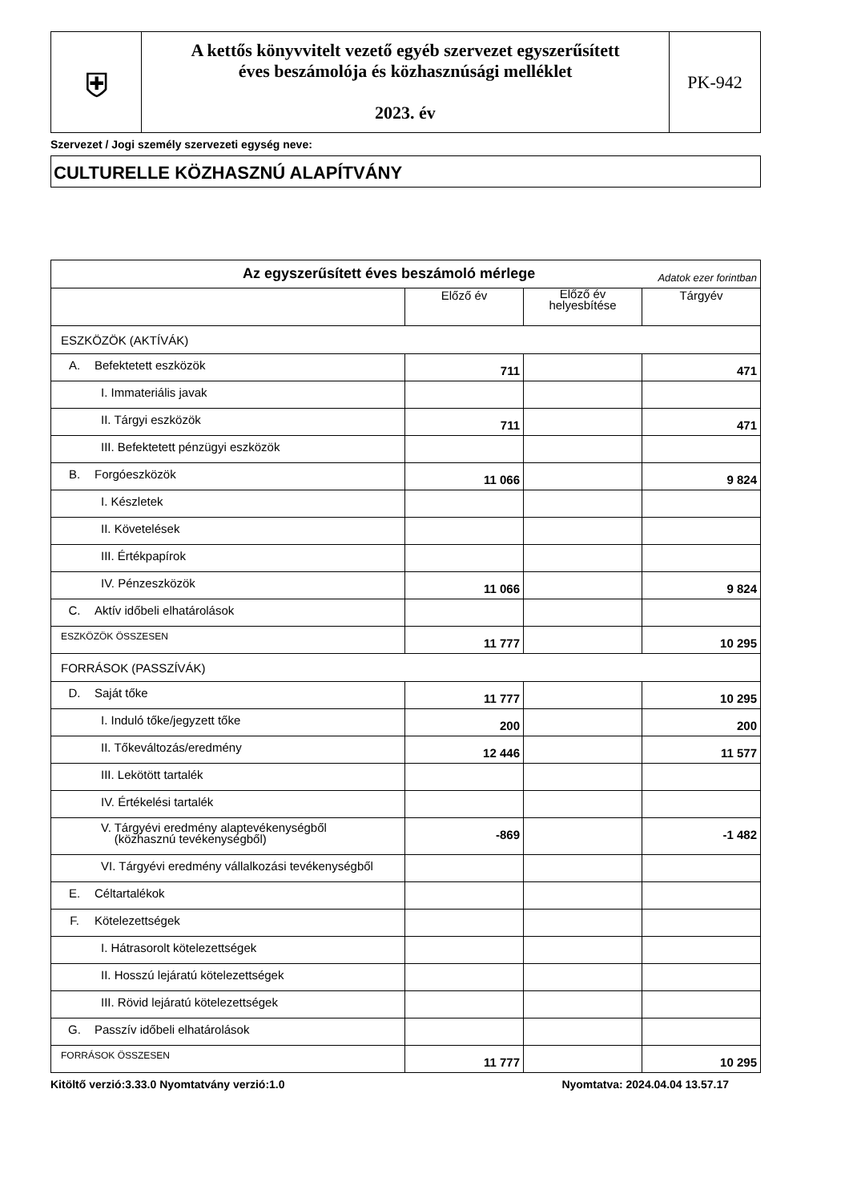| ⛨ | A kettős könyvvitelt vezető egyéb szervezet egyszerűsített éves beszámolója és közhasznúsági melléklet 2023. év | PK-942 |
Szervezet / Jogi személy szervezeti egység neve:
CULTURELLE KÖZHASZNÚ ALAPÍTVÁNY
| Az egyszerűsített éves beszámoló mérlege Adatok ezer forintban | | | |
| | Előző év | Előző év helyesbítése | Tárgyév |
| ESZKÖZÖK (AKTÍVÁK) | | | |
| A. Befektetett eszközök | 711 | | 471 |
| I. Immateriális javak | | | |
| II. Tárgyi eszközök | 711 | | 471 |
| III. Befektetett pénzügyi eszközök | | | |
| B. Forgóeszközök | 11 066 | | 9 824 |
| I. Készletek | | | |
| II. Követelések | | | |
| III. Értékpapírok | | | |
| IV. Pénzeszközök | 11 066 | | 9 824 |
| C. Aktív időbeli elhatárolások | | | |
| ESZKÖZÖK ÖSSZESEN | 11 777 | | 10 295 |
| FORRÁSOK (PASSZÍVÁK) | | | |
| D. Saját tőke | 11 777 | | 10 295 |
| I. Induló tőke/jegyzett tőke | 200 | | 200 |
| II. Tőkeváltozás/eredmény | 12 446 | | 11 577 |
| III. Lekötött tartalék | | | |
| IV. Értékelési tartalék | | | |
| V. Tárgyévi eredmény alaptevékenységből (közhasznú tevékenységből) | -869 | | -1 482 |
| VI. Tárgyévi eredmény vállalkozási tevékenységből | | | |
| E. Céltartalékok | | | |
| F. Kötelezettségek | | | |
| I. Hátrasorolt kötelezettségek | | | |
| II. Hosszú lejáratú kötelezettségek | | | |
| III. Rövid lejáratú kötelezettségek | | | |
| G. Passzív időbeli elhatárolások | | | |
| FORRÁSOK ÖSSZESEN | 11 777 | | 10 295 |
Kitöltő verzió:3.33.0 Nyomtatvány verzió:1.0 Nyomtatva: 2024.04.04 13.57.17